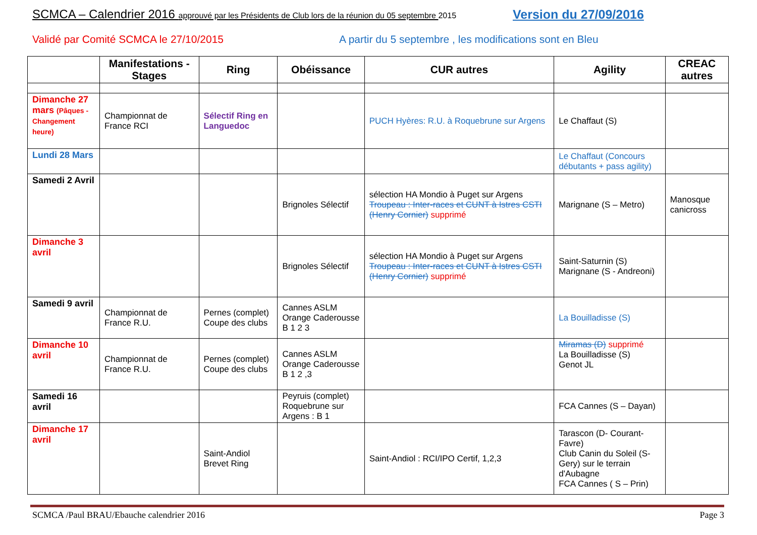SCMCA – Calendrier 2016 approuvé par les Présidents de Club lors de la réunion du 05 septembre 2015
Version du 27/09/2016
Validé par Comité SCMCA le 27/10/2015
A partir du 5 septembre , les modifications sont en Bleu
| | Manifestations - Stages | Ring | Obéissance | CUR autres | Agility | CREAC autres |
| --- | --- | --- | --- | --- | --- | --- |
| Dimanche 27 mars (Pâques - Changement heure) | Championnat de France RCI | Sélectif Ring en Languedoc | | PUCH Hyères: R.U. à Roquebrune sur Argens | Le Chaffaut (S) | |
| Lundi 28 Mars | | | | | Le Chaffaut (Concours débutants + pass agility) | |
| Samedi 2 Avril | | | Brignoles Sélectif | sélection HA Mondio à Puget sur Argens Troupeau : Inter-races et CUNT à Istres CSTI (Henry Cornier) supprimé | Marignane (S – Metro) | Manosque canicross |
| Dimanche 3 avril | | | Brignoles Sélectif | sélection HA Mondio à Puget sur Argens Troupeau : Inter-races et CUNT à Istres CSTI (Henry Cornier) supprimé | Saint-Saturnin (S) Marignane (S - Andreoni) | |
| Samedi 9 avril | Championnat de France R.U. | Pernes (complet) Coupe des clubs | Cannes ASLM Orange Caderousse B 1 2 3 | | La Bouilladisse (S) | |
| Dimanche 10 avril | Championnat de France R.U. | Pernes (complet) Coupe des clubs | Cannes ASLM Orange Caderousse B 1 2 ,3 | | Miramas (D) supprimé La Bouilladisse (S) Genot JL | |
| Samedi 16 avril | | | Peyruis (complet) Roquebrune sur Argens : B 1 | | FCA Cannes (S – Dayan) | |
| Dimanche 17 avril | | Saint-Andiol Brevet Ring | | Saint-Andiol : RCI/IPO Certif, 1,2,3 | Tarascon (D- Courant-Favre) Club Canin du Soleil (S-Gery) sur le terrain d'Aubagne FCA Cannes ( S – Prin) | |
SCMCA /Paul BRAU/Ebauche calendrier 2016
Page 3